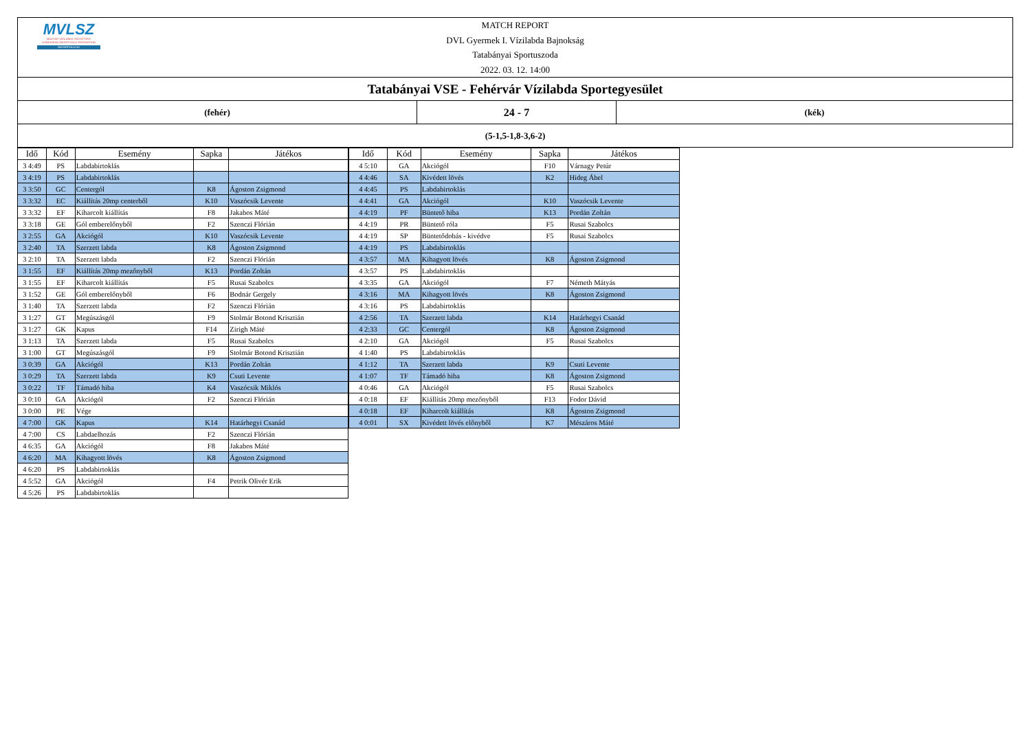MVLSZ
MAGYAR VÍZILABDA SZÖVETSÉG
HUNGARIAN WATER POLO FEDERATION
WATERPOLO.HU
MATCH REPORT
DVL Gyermek I. Vízilabda Bajnokság
Tatabányai Sportuszoda
2022. 03. 12. 14:00
Tatabányai VSE - Fehérvár Vízilabda Sportegyesület
(fehér)
24 - 7
(kék)
(5-1,5-1,8-3,6-2)
| Idő | Kód | Esemény | Sapka | Játékos |
| --- | --- | --- | --- | --- |
| 3 4:49 | PS | Labdabirtoklás | | |
| 3 4:19 | PS | Labdabirtoklás | | |
| 3 3:50 | GC | Centergól | K8 | Ágoston Zsigmond |
| 3 3:32 | EC | Kiállítás 20mp centerből | K10 | Vaszócsik Levente |
| 3 3:32 | EF | Kiharcolt kiállítás | F8 | Jakabos Máté |
| 3 3:18 | GE | Gól emberelőnyből | F2 | Szenczi Flórián |
| 3 2:55 | GA | Akciógól | K10 | Vaszócsik Levente |
| 3 2:40 | TA | Szerzett labda | K8 | Ágoston Zsigmond |
| 3 2:10 | TA | Szerzett labda | F2 | Szenczi Flórián |
| 3 1:55 | EF | Kiállítás 20mp mezőnyből | K13 | Pordán Zoltán |
| 3 1:55 | EF | Kiharcolt kiállítás | F5 | Rusai Szabolcs |
| 3 1:52 | GE | Gól emberelőnyből | F6 | Bodnár Gergely |
| 3 1:40 | TA | Szerzett labda | F2 | Szenczi Flórián |
| 3 1:27 | GT | Megúszásgól | F9 | Stolmár Botond Krisztián |
| 3 1:27 | GK | Kapus | F14 | Zirigh Máté |
| 3 1:13 | TA | Szerzett labda | F5 | Rusai Szabolcs |
| 3 1:00 | GT | Megúszásgól | F9 | Stolmár Botond Krisztián |
| 3 0:39 | GA | Akciógól | K13 | Pordán Zoltán |
| 3 0:29 | TA | Szerzett labda | K9 | Csuti Levente |
| 3 0:22 | TF | Támadó hiba | K4 | Vaszócsik Miklós |
| 3 0:10 | GA | Akciógól | F2 | Szenczi Flórián |
| 3 0:00 | PE | Vége | | |
| 4 7:00 | GK | Kapus | K14 | Határhegyi Csanád |
| 4 7:00 | CS | Labdaelhozás | F2 | Szenczi Flórián |
| 4 6:35 | GA | Akciógól | F8 | Jakabos Máté |
| 4 6:20 | MA | Kihagyott lövés | K8 | Ágoston Zsigmond |
| 4 6:20 | PS | Labdabirtoklás | | |
| 4 5:52 | GA | Akciógól | F4 | Petrik Olivér Erik |
| 4 5:26 | PS | Labdabirtoklás | | |
| Idő | Kód | Esemény | Sapka | Játékos |
| --- | --- | --- | --- | --- |
| 4 5:10 | GA | Akciógól | F10 | Várnagy Petúr |
| 4 4:46 | SA | Kivédett lövés | K2 | Hideg Ábel |
| 4 4:45 | PS | Labdabirtoklás | | |
| 4 4:41 | GA | Akciógól | K10 | Vaszócsik Levente |
| 4 4:19 | PF | Büntető hiba | K13 | Pordán Zoltán |
| 4 4:19 | PR | Büntető róla | F5 | Rusai Szabolcs |
| 4 4:19 | SP | Büntetődobás - kivédve | F5 | Rusai Szabolcs |
| 4 4:19 | PS | Labdabirtoklás | | |
| 4 3:57 | MA | Kihagyott lövés | K8 | Ágoston Zsigmond |
| 4 3:57 | PS | Labdabirtoklás | | |
| 4 3:35 | GA | Akciógól | F7 | Németh Mátyás |
| 4 3:16 | MA | Kihagyott lövés | K8 | Ágoston Zsigmond |
| 4 3:16 | PS | Labdabirtoklás | | |
| 4 2:56 | TA | Szerzett labda | K14 | Határhegyi Csanád |
| 4 2:33 | GC | Centergól | K8 | Ágoston Zsigmond |
| 4 2:10 | GA | Akciógól | F5 | Rusai Szabolcs |
| 4 1:40 | PS | Labdabirtoklás | | |
| 4 1:12 | TA | Szerzett labda | K9 | Csuti Levente |
| 4 1:07 | TF | Támadó hiba | K8 | Ágoston Zsigmond |
| 4 0:46 | GA | Akciógól | F5 | Rusai Szabolcs |
| 4 0:18 | EF | Kiállítás 20mp mezőnyből | F13 | Fodor Dávid |
| 4 0:18 | EF | Kiharcolt kiállítás | K8 | Ágoston Zsigmond |
| 4 0:01 | SX | Kivédett lövés előnyből | K7 | Mészáros Máté |